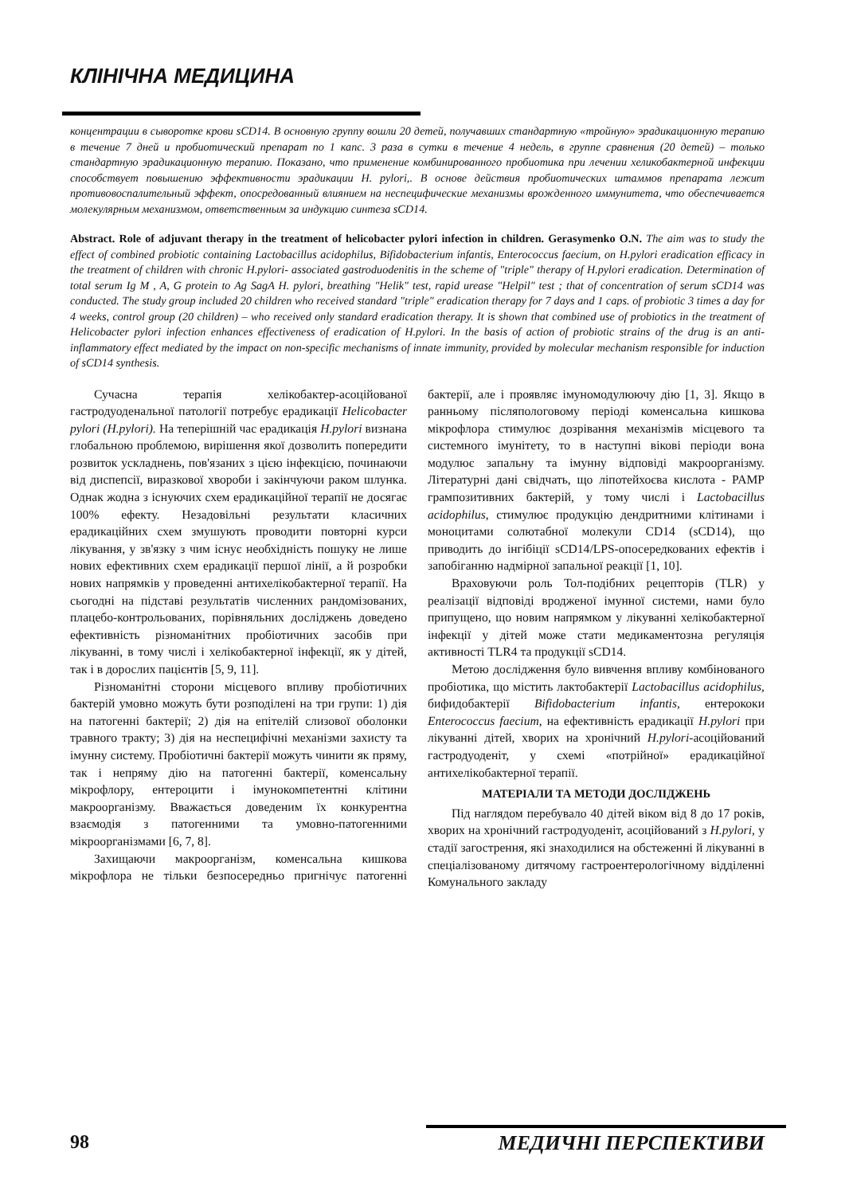КЛІНІЧНА МЕДИЦИНА
концентрации в сыворотке крови sCD14. В основную группу вошли 20 детей, получавших стандартную «тройную» эрадикационную терапию в течение 7 дней и пробиотический препарат по 1 капс. 3 раза в сутки в течение 4 недель, в группе сравнения (20 детей) – только стандартную эрадикационную терапию. Показано, что применение комбинированного пробиотика при лечении хеликобактерной инфекции способствует повышению эффективности эрадикации H. pylori,. В основе действия пробиотических штаммов препарата лежит противовоспалительный эффект, опосредованный влиянием на неспецифические механизмы врожденного иммунитета, что обеспечивается молекулярным механизмом, ответственным за индукцию синтеза sCD14.
Abstract. Role of adjuvant therapy in the treatment of helicobacter pylori infection in children. Gerasymenko O.N. The aim was to study the effect of combined probiotic containing Lactobacillus acidophilus, Bifidobacterium infantis, Enterococcus faecium, on H.pylori eradication efficacy in the treatment of children with chronic H.pylori- associated gastroduodenitis in the scheme of "triple" therapy of H.pylori eradication. Determination of total serum Ig M , A, G protein to Ag SagA H. pylori, breathing "Helik" test, rapid urease "Helpil" test ; that of concentration of serum sCD14 was conducted. The study group included 20 children who received standard "triple" eradication therapy for 7 days and 1 caps. of probiotic 3 times a day for 4 weeks, control group (20 children) – who received only standard eradication therapy. It is shown that combined use of probiotics in the treatment of Helicobacter pylori infection enhances effectiveness of eradication of H.pylori. In the basis of action of probiotic strains of the drug is an anti-inflammatory effect mediated by the impact on non-specific mechanisms of innate immunity, provided by molecular mechanism responsible for induction of sCD14 synthesis.
Сучасна терапія хелікобактер-асоційованої гастродуоденальної патології потребує ерадикації Helicobacter pylori (H.pylori). На теперішній час ерадикація H.pylori визнана глобальною проблемою, вирішення якої дозволить попередити розвиток ускладнень, пов'язаних з цією інфекцією, починаючи від диспепсії, виразкової хвороби і закінчуючи раком шлунка. Однак жодна з існуючих схем ерадикаційної терапії не досягає 100% ефекту. Незадовільні результати класичних ерадикаційних схем змушують проводити повторні курси лікування, у зв'язку з чим існує необхідність пошуку не лише нових ефективних схем ерадикації першої лінії, а й розробки нових напрямків у проведенні антихелікобактерної терапії. На сьогодні на підставі результатів численних рандомізованих, плацебо-контрольованих, порівняльних досліджень доведено ефективність різноманітних пробіотичних засобів при лікуванні, в тому числі і хелікобактерної інфекції, як у дітей, так і в дорослих пацієнтів [5, 9, 11].
Різноманітні сторони місцевого впливу пробіотичних бактерій умовно можуть бути розподілені на три групи: 1) дія на патогенні бактерії; 2) дія на епітелій слизової оболонки травного тракту; 3) дія на неспецифічні механізми захисту та імунну систему. Пробіотичні бактерії можуть чинити як пряму, так і непряму дію на патогенні бактерії, коменсальну мікрофлору, ентероцити і імунокомпетентні клітини макроорганізму. Вважається доведеним їх конкурентна взаємодія з патогенними та умовно-патогенними мікроорганізмами [6, 7, 8].
Захищаючи макроорганізм, коменсальна кишкова мікрофлора не тільки безпосередньо пригнічує патогенні бактерії, але і проявляє імуномодулюючу дію [1, 3]. Якщо в ранньому післяпологовому періоді коменсальна кишкова мікрофлора стимулює дозрівання механізмів місцевого та системного імунітету, то в наступні вікові періоди вона модулює запальну та імунну відповіді макроорганізму. Літературні дані свідчать, що ліпотейхоєва кислота - PAMP грампозитивних бактерій, у тому числі і Lactobacillus acidophilus, стимулює продукцію дендритними клітинами і моноцитами солютабної молекули CD14 (sCD14), що приводить до інгібіції sCD14/LPS-опосередкованих ефектів і запобіганню надмірної запальної реакції [1, 10].
Враховуючи роль Тол-подібних рецепторів (TLR) у реалізації відповіді вродженої імунної системи, нами було припущено, що новим напрямком у лікуванні хелікобактерної інфекції у дітей може стати медикаментозна регуляція активності TLR4 та продукції sCD14.
Метою дослідження було вивчення впливу комбінованого пробіотика, що містить лактобактерії Lactobacillus acidophilus, бифидобактерії Bifidobacterium infantis, ентерококи Enterococcus faecium, на ефективність ерадикації H.pylori при лікуванні дітей, хворих на хронічний H.pylori-асоційований гастродуоденіт, у схемі «потрійної» ерадикаційної антихелікобактерної терапії.
МАТЕРІАЛИ ТА МЕТОДИ ДОСЛІДЖЕНЬ
Під наглядом перебувало 40 дітей віком від 8 до 17 років, хворих на хронічний гастродуоденіт, асоційований з H.pylori, у стадії загострення, які знаходилися на обстеженні й лікуванні в спеціалізованому дитячому гастроентерологічному відділенні Комунального закладу
98 МЕДИЧНІ ПЕРСПЕКТИВИ